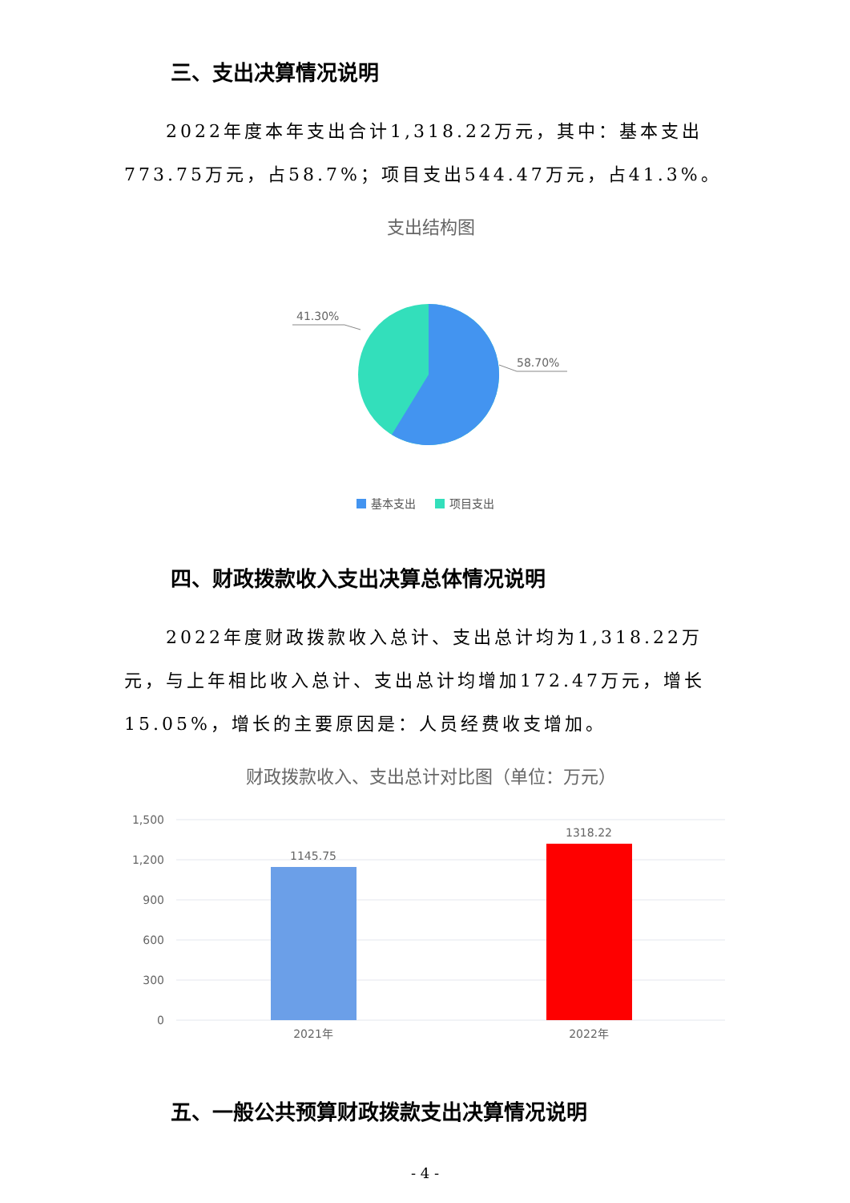三、支出决算情况说明
2022年度本年支出合计1,318.22万元，其中：基本支出773.75万元，占58.7%；项目支出544.47万元，占41.3%。
支出结构图
41.30%
58.70%
基本支出
项目支出
四、财政拨款收入支出决算总体情况说明
2022年度财政拨款收入总计、支出总计均为1,318.22万元，与上年相比收入总计、支出总计均增加172.47万元，增长15.05%，增长的主要原因是：人员经费收支增加。
财政拨款收入、支出总计对比图（单位：万元）
1,500
1,200
900
600
300
0
1145.75
1318.22
2021年
2022年
五、一般公共预算财政拨款支出决算情况说明
- 4 -